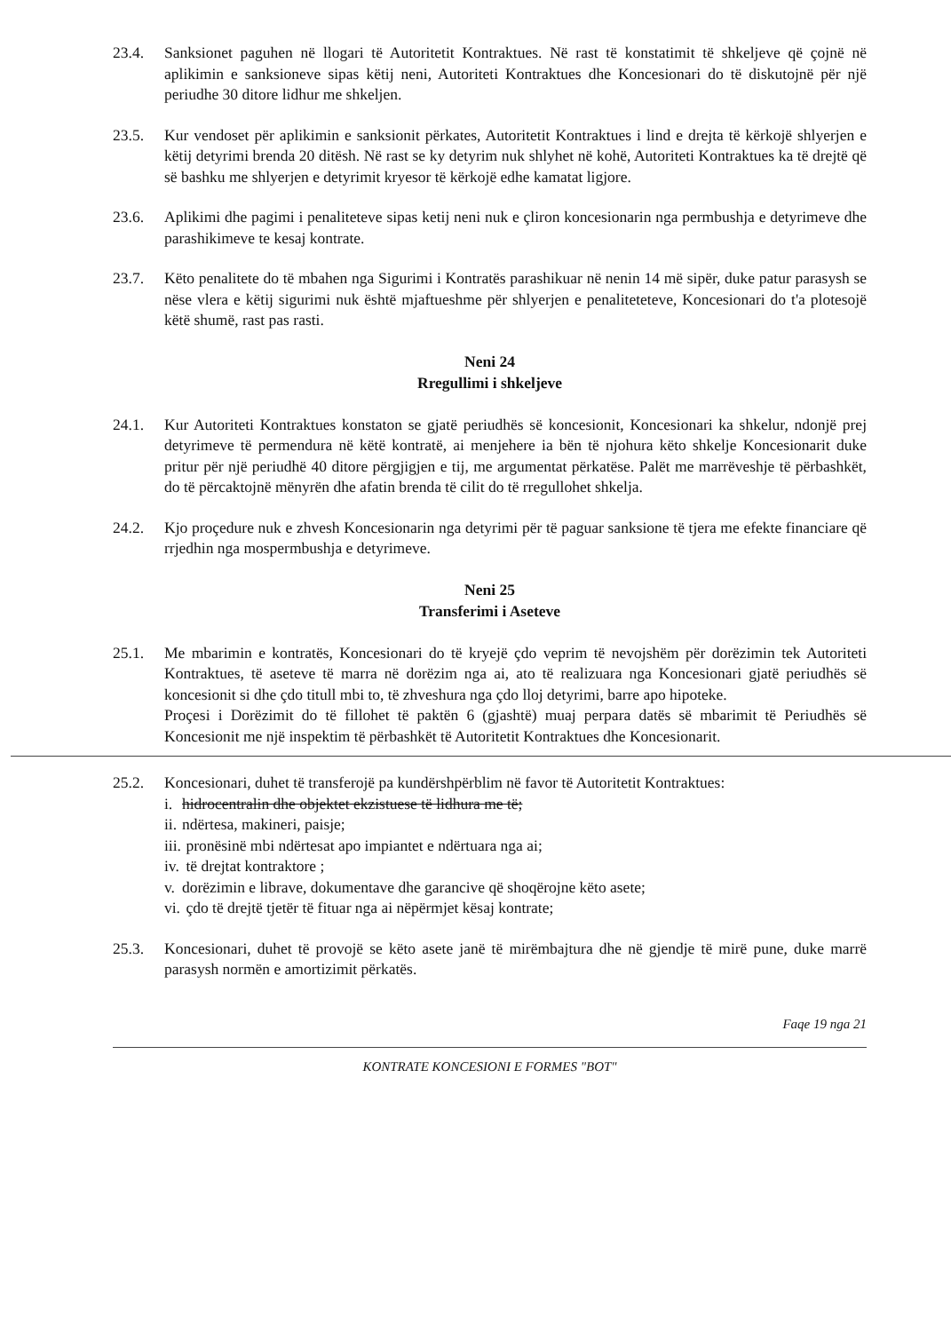23.4. Sanksionet paguhen në llogari të Autoritetit Kontraktues. Në rast të konstatimit të shkeljeve që çojnë në aplikimin e sanksioneve sipas këtij neni, Autoriteti Kontraktues dhe Koncesionari do të diskutojnë për një periudhe 30 ditore lidhur me shkeljen.
23.5. Kur vendoset për aplikimin e sanksionit përkates, Autoritetit Kontraktues i lind e drejta të kërkojë shlyerjen e këtij detyrimi brenda 20 ditësh. Në rast se ky detyrim nuk shlyhet në kohë, Autoriteti Kontraktues ka të drejtë që së bashku me shlyerjen e detyrimit kryesor të kërkojë edhe kamatat ligjore.
23.6. Aplikimi dhe pagimi i penaliteteve sipas ketij neni nuk e çliron koncesionarin nga permbushja e detyrimeve dhe parashikimeve te kesaj kontrate.
23.7. Këto penalitete do të mbahen nga Sigurimi i Kontratës parashikuar në nenin 14 më sipër, duke patur parasysh se nëse vlera e këtij sigurimi nuk është mjaftueshme për shlyerjen e penaliteteteve, Koncesionari do t'a plotesojë këtë shumë, rast pas rasti.
Neni 24
Rregullimi i shkeljeve
24.1. Kur Autoriteti Kontraktues konstaton se gjatë periudhës së koncesionit, Koncesionari ka shkelur, ndonjë prej detyrimeve të permendura në këtë kontratë, ai menjehere ia bën të njohura këto shkelje Koncesionarit duke pritur për një periudhë 40 ditore përgjigjen e tij, me argumentat përkatëse. Palët me marrëveshje të përbashkët, do të përcaktojnë mënyrën dhe afatin brenda të cilit do të rregullohet shkelja.
24.2. Kjo proçedure nuk e zhvesh Koncesionarin nga detyrimi për të paguar sanksione të tjera me efekte financiare që rrjedhin nga mospermbushja e detyrimeve.
Neni 25
Transferimi i Aseteve
25.1. Me mbarimin e kontratës, Koncesionari do të kryejë çdo veprim të nevojshëm për dorëzimin tek Autoriteti Kontraktues, të aseteve të marra në dorëzim nga ai, ato të realizuara nga Koncesionari gjatë periudhës së koncesionit si dhe çdo titull mbi to, të zhveshura nga çdo lloj detyrimi, barre apo hipoteke.
Proçesi i Dorëzimit do të fillohet të paktën 6 (gjashtë) muaj perpara datës së mbarimit të Periudhës së Koncesionit me një inspektim të përbashkët të Autoritetit Kontraktues dhe Koncesionarit.
25.2. Koncesionari, duhet të transferojë pa kundërshpërblim në favor të Autoritetit Kontraktues:
i. hidrocentralin dhe objektet ekzistuese të lidhura me të;
ii. ndërtesa, makineri, paisje;
iii. pronësinë mbi ndërtesat apo impiantet e ndërtuara nga ai;
iv. të drejtat kontraktore ;
v. dorëzimin e librave, dokumentave dhe garancive që shoqërojne këto asete;
vi. çdo të drejtë tjetër të fituar nga ai nëpërmjet kësaj kontrate;
25.3. Koncesionari, duhet të provojë se këto asete janë të mirëmbajtura dhe në gjendje të mirë pune, duke marrë parasysh normën e amortizimit përkatës.
Faqe 19 nga 21
KONTRATE KONCESIONI E FORMES "BOT"